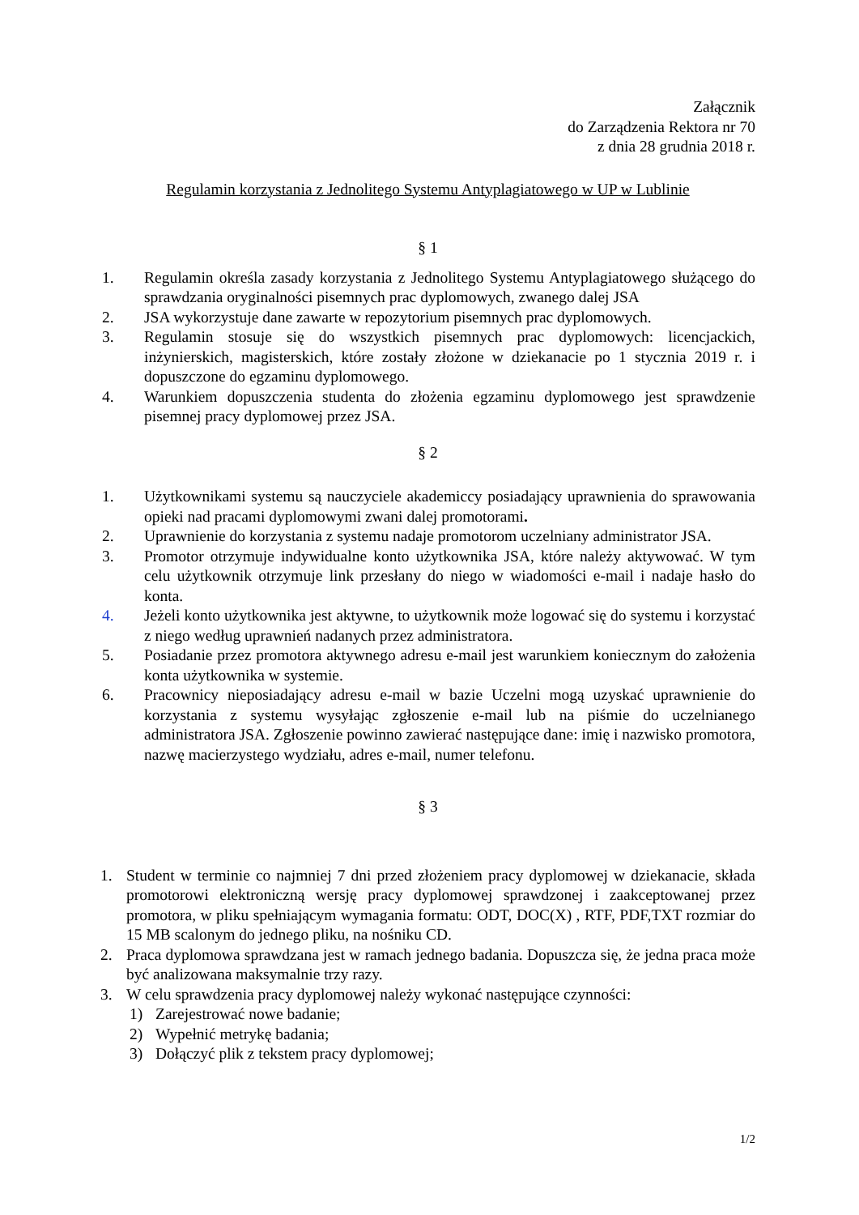Załącznik
do Zarządzenia Rektora nr 70
z dnia 28 grudnia 2018 r.
Regulamin korzystania z Jednolitego Systemu Antyplagiatowego w UP w Lublinie
§ 1
1. Regulamin określa zasady korzystania z Jednolitego Systemu Antyplagiatowego służącego do sprawdzania oryginalności pisemnych prac dyplomowych, zwanego dalej JSA
2. JSA wykorzystuje dane zawarte w repozytorium pisemnych prac dyplomowych.
3. Regulamin stosuje się do wszystkich pisemnych prac dyplomowych: licencjackich, inżynierskich, magisterskich, które zostały złożone w dziekanacie po 1 stycznia 2019 r. i dopuszczone do egzaminu dyplomowego.
4. Warunkiem dopuszczenia studenta do złożenia egzaminu dyplomowego jest sprawdzenie pisemnej pracy dyplomowej przez JSA.
§ 2
1. Użytkownikami systemu są nauczyciele akademiccy posiadający uprawnienia do sprawowania opieki nad pracami dyplomowymi zwani dalej promotorami.
2. Uprawnienie do korzystania z systemu nadaje promotorom uczelniany administrator JSA.
3. Promotor otrzymuje indywidualne konto użytkownika JSA, które należy aktywować. W tym celu użytkownik otrzymuje link przesłany do niego w wiadomości e-mail i nadaje hasło do konta.
4. Jeżeli konto użytkownika jest aktywne, to użytkownik może logować się do systemu i korzystać z niego według uprawnień nadanych przez administratora.
5. Posiadanie przez promotora aktywnego adresu e-mail jest warunkiem koniecznym do założenia konta użytkownika w systemie.
6. Pracownicy nieposiadający adresu e-mail w bazie Uczelni mogą uzyskać uprawnienie do korzystania z systemu wysyłając zgłoszenie e-mail lub na piśmie do uczelnianego administratora JSA. Zgłoszenie powinno zawierać następujące dane: imię i nazwisko promotora, nazwę macierzystego wydziału, adres e-mail, numer telefonu.
§ 3
1. Student w terminie co najmniej 7 dni przed złożeniem pracy dyplomowej w dziekanacie, składa promotorowi elektroniczną wersję pracy dyplomowej sprawdzonej i zaakceptowanej przez promotora, w pliku spełniającym wymagania formatu: ODT, DOC(X) , RTF, PDF,TXT rozmiar do 15 MB scalonym do jednego pliku, na nośniku CD.
2. Praca dyplomowa sprawdzana jest w ramach jednego badania. Dopuszcza się, że jedna praca może być analizowana maksymalnie trzy razy.
3. W celu sprawdzenia pracy dyplomowej należy wykonać następujące czynności:
1) Zarejestrować nowe badanie;
2) Wypełnić metrykę badania;
3) Dołączyć plik z tekstem pracy dyplomowej;
1/2